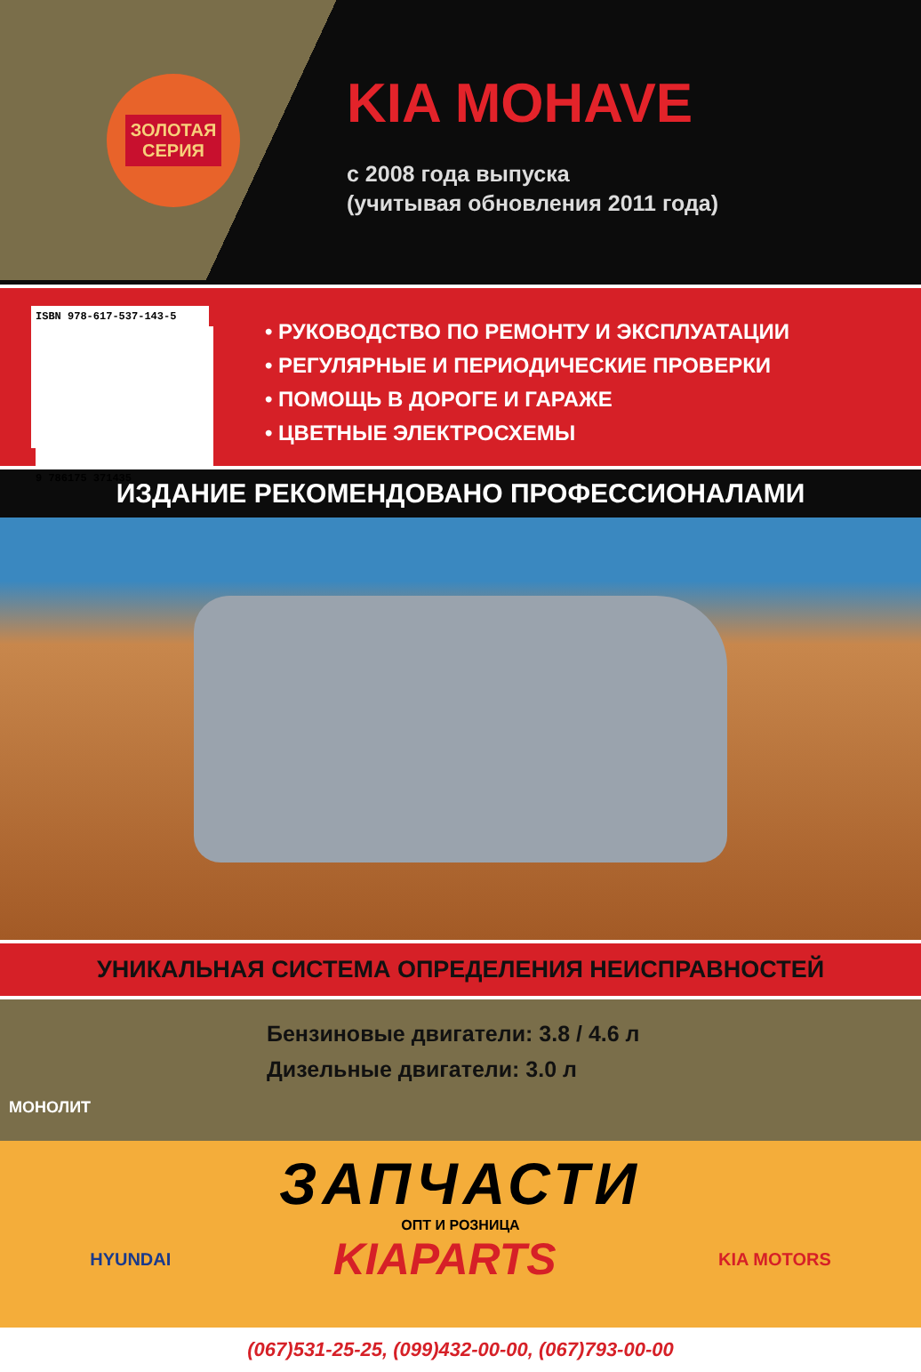ЗОЛОТАЯ
СЕРИЯ
KIA MOHAVE
с 2008 года выпуска
(учитывая обновления 2011 года)
ISBN 978-617-537-143-5
9 786175 371435
• РУКОВОДСТВО ПО РЕМОНТУ И ЭКСПЛУАТАЦИИ
• РЕГУЛЯРНЫЕ И ПЕРИОДИЧЕСКИЕ ПРОВЕРКИ
• ПОМОЩЬ В ДОРОГЕ И ГАРАЖЕ
• ЦВЕТНЫЕ ЭЛЕКТРОСХЕМЫ
ИЗДАНИЕ РЕКОМЕНДОВАНО ПРОФЕССИОНАЛАМИ
УНИКАЛЬНАЯ СИСТЕМА ОПРЕДЕЛЕНИЯ НЕИСПРАВНОСТЕЙ
Бензиновые двигатели: 3.8 / 4.6 л
Дизельные двигатели: 3.0 л
МОНОЛИТ
ЗАПЧАСТИ
ОПТ И РОЗНИЦА
HYUNDAI KIAPARTS KIA MOTORS
(067)531-25-25, (099)432-00-00, (067)793-00-00